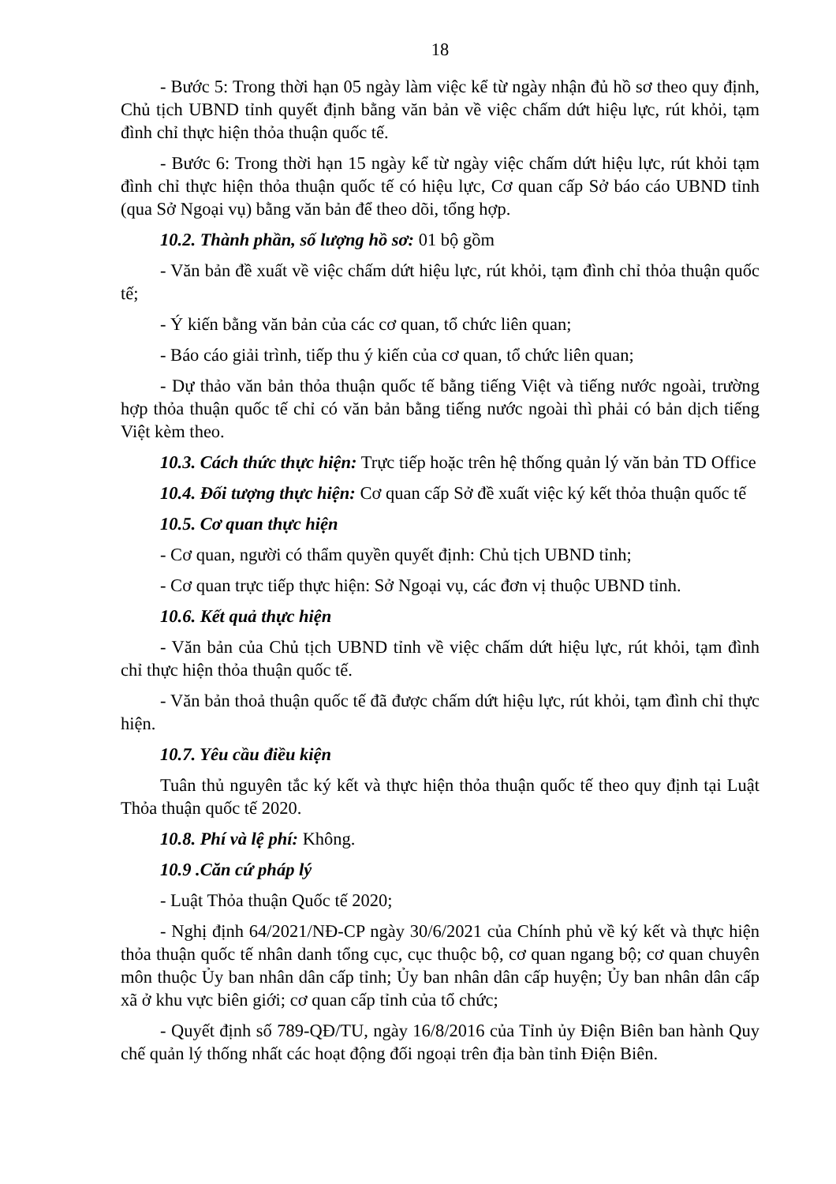18
- Bước 5: Trong thời hạn 05 ngày làm việc kể từ ngày nhận đủ hồ sơ theo quy định, Chủ tịch UBND tỉnh quyết định bằng văn bản về việc chấm dứt hiệu lực, rút khỏi, tạm đình chỉ thực hiện thỏa thuận quốc tế.
- Bước 6: Trong thời hạn 15 ngày kể từ ngày việc chấm dứt hiệu lực, rút khỏi tạm đình chỉ thực hiện thỏa thuận quốc tế có hiệu lực, Cơ quan cấp Sở báo cáo UBND tỉnh (qua Sở Ngoại vụ) bằng văn bản để theo dõi, tổng hợp.
10.2. Thành phần, số lượng hồ sơ: 01 bộ gồm
- Văn bản đề xuất về việc chấm dứt hiệu lực, rút khỏi, tạm đình chỉ thỏa thuận quốc tế;
- Ý kiến bằng văn bản của các cơ quan, tổ chức liên quan;
- Báo cáo giải trình, tiếp thu ý kiến của cơ quan, tổ chức liên quan;
- Dự thảo văn bản thỏa thuận quốc tế bằng tiếng Việt và tiếng nước ngoài, trường hợp thỏa thuận quốc tế chỉ có văn bản bằng tiếng nước ngoài thì phải có bản dịch tiếng Việt kèm theo.
10.3. Cách thức thực hiện: Trực tiếp hoặc trên hệ thống quản lý văn bản TD Office
10.4. Đối tượng thực hiện: Cơ quan cấp Sở đề xuất việc ký kết thỏa thuận quốc tế
10.5. Cơ quan thực hiện
- Cơ quan, người có thẩm quyền quyết định: Chủ tịch UBND tỉnh;
- Cơ quan trực tiếp thực hiện: Sở Ngoại vụ, các đơn vị thuộc UBND tỉnh.
10.6. Kết quả thực hiện
- Văn bản của Chủ tịch UBND tỉnh về việc chấm dứt hiệu lực, rút khỏi, tạm đình chỉ thực hiện thỏa thuận quốc tế.
- Văn bản thoả thuận quốc tế đã được chấm dứt hiệu lực, rút khỏi, tạm đình chỉ thực hiện.
10.7. Yêu cầu điều kiện
Tuân thủ nguyên tắc ký kết và thực hiện thỏa thuận quốc tế theo quy định tại Luật Thỏa thuận quốc tế 2020.
10.8. Phí và lệ phí: Không.
10.9 .Căn cứ pháp lý
- Luật Thỏa thuận Quốc tế 2020;
- Nghị định 64/2021/NĐ-CP ngày 30/6/2021 của Chính phủ về ký kết và thực hiện thỏa thuận quốc tế nhân danh tổng cục, cục thuộc bộ, cơ quan ngang bộ; cơ quan chuyên môn thuộc Ủy ban nhân dân cấp tỉnh; Ủy ban nhân dân cấp huyện; Ủy ban nhân dân cấp xã ở khu vực biên giới; cơ quan cấp tỉnh của tổ chức;
- Quyết định số 789-QĐ/TU, ngày 16/8/2016 của Tỉnh ủy Điện Biên ban hành Quy chế quản lý thống nhất các hoạt động đối ngoại trên địa bàn tỉnh Điện Biên.